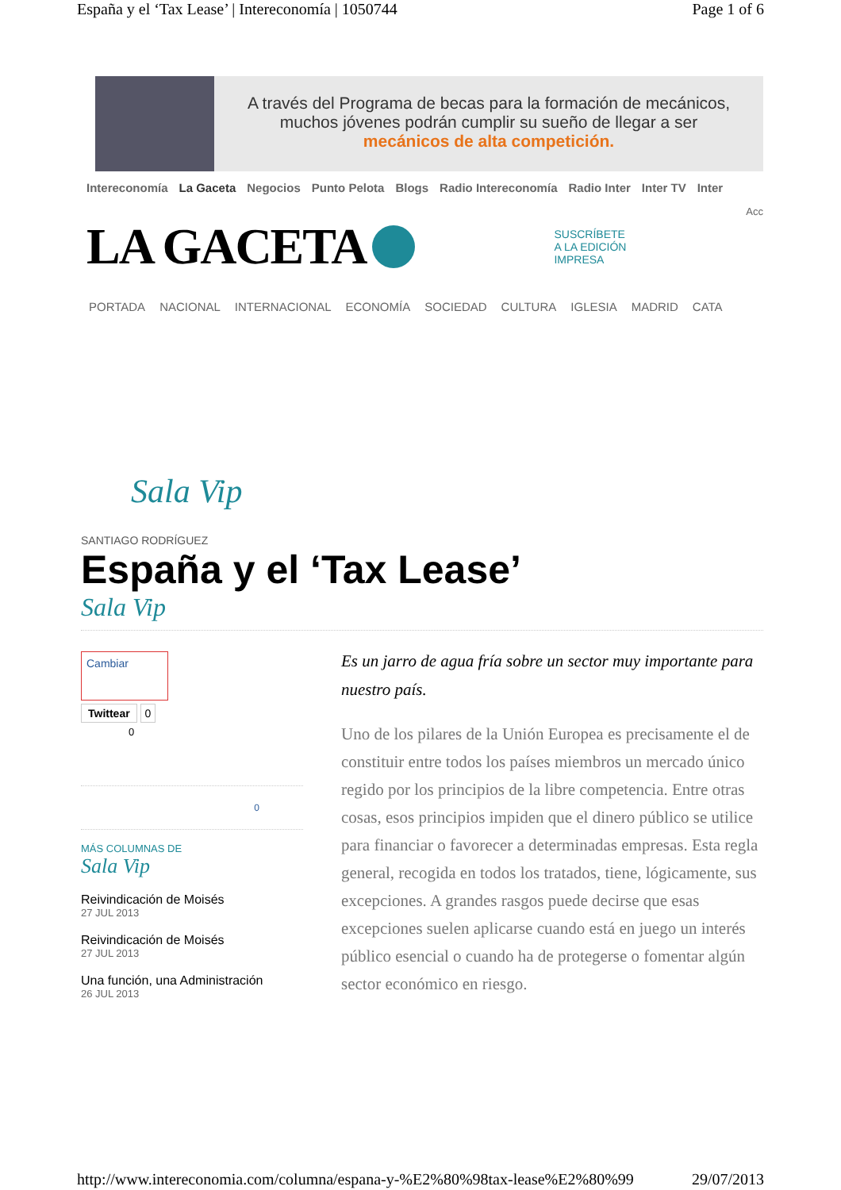España y el ‘Tax Lease’ | Intereconomía | 1050744 Page 1 of 6
A través del Programa de becas para la formación de mecánicos,
muchos jóvenes podrán cumplir su sueño de llegar a ser
mecánicos de alta competición.
Intereconomía La Gaceta Negocios Punto Pelota Blogs Radio Intereconomía Radio Inter Inter TV Inter
Acc
LA GACETA
SUSCRÍBETE
A LA EDICIÓN
IMPRESA
PORTADA NACIONAL INTERNACIONAL ECONOMÍA SOCIEDAD CULTURA IGLESIA MADRID CATA
Sala Vip
SANTIAGO RODRÍGUEZ
España y el ‘Tax Lease’
Sala Vip
Cambiar
Twittear 0
0
0
MÁS COLUMNAS DE
Sala Vip
Reivindicación de Moisés
27 JUL 2013
Reivindicación de Moisés
27 JUL 2013
Una función, una Administración
26 JUL 2013
Es un jarro de agua fría sobre un sector muy importante para nuestro país.
Uno de los pilares de la Unión Europea es precisamente el de constituir entre todos los países miembros un mercado único regido por los principios de la libre competencia. Entre otras cosas, esos principios impiden que el dinero público se utilice para financiar o favorecer a determinadas empresas. Esta regla general, recogida en todos los tratados, tiene, lógicamente, sus excepciones. A grandes rasgos puede decirse que esas excepciones suelen aplicarse cuando está en juego un interés público esencial o cuando ha de protegerse o fomentar algún sector económico en riesgo.
http://www.intereconomia.com/columna/espana-y-%E2%80%98tax-lease%E2%80%99 29/07/2013